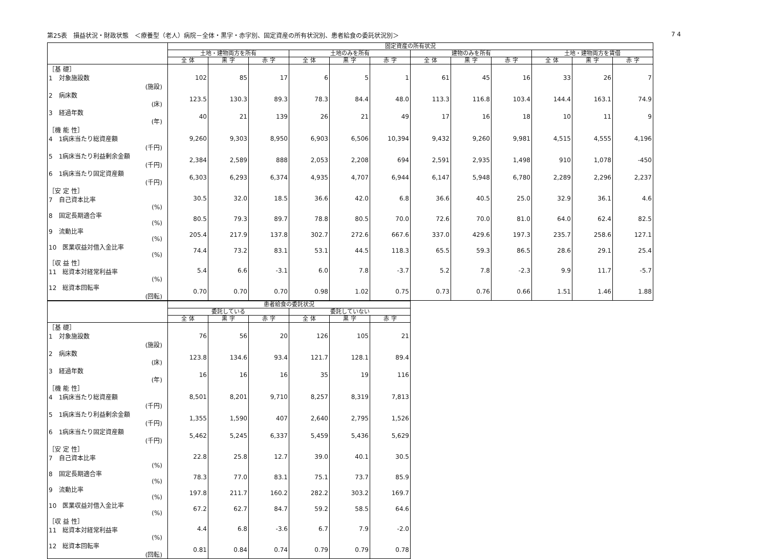第25表　損益状況・財政状態　＜療養型（老人）病院－全体・黒字・赤字別、固定資産の所有状況別、患者給食の委託状況別＞ 7 4
| | 固定資産の所有状況 | | | | | | | | | | | |
| --- | --- | --- | --- | --- | --- | --- | --- | --- | --- | --- | --- | --- |
| | 土地・建物両方を所有 | | | 土地のみを所有 | | | 建物のみを所有 | | | 土地・建物両方を賃借 | | |
| | 全 体 | 黒 字 | 赤 字 | 全 体 | 黒 字 | 赤 字 | 全 体 | 黒 字 | 赤 字 | 全 体 | 黒 字 | 赤 字 |
| ［基 礎］ 1 対象施設数 (施設) | 102 | 85 | 17 | 6 | 5 | 1 | 61 | 45 | 16 | 33 | 26 | 7 |
| 2 病床数 (床) | 123.5 | 130.3 | 89.3 | 78.3 | 84.4 | 48.0 | 113.3 | 116.8 | 103.4 | 144.4 | 163.1 | 74.9 |
| 3 経過年数 (年) | 40 | 21 | 139 | 26 | 21 | 49 | 17 | 16 | 18 | 10 | 11 | 9 |
| ［機 能 性］ 4 1病床当たり総資産額 (千円) | 9,260 | 9,303 | 8,950 | 6,903 | 6,506 | 10,394 | 9,432 | 9,260 | 9,981 | 4,515 | 4,555 | 4,196 |
| 5 1病床当たり利益剰余金額 (千円) | 2,384 | 2,589 | 888 | 2,053 | 2,208 | 694 | 2,591 | 2,935 | 1,498 | 910 | 1,078 | -450 |
| 6 1病床当たり固定資産額 (千円) | 6,303 | 6,293 | 6,374 | 4,935 | 4,707 | 6,944 | 6,147 | 5,948 | 6,780 | 2,289 | 2,296 | 2,237 |
| ［安 定 性］ 7 自己資本比率 (%) | 30.5 | 32.0 | 18.5 | 36.6 | 42.0 | 6.8 | 36.6 | 40.5 | 25.0 | 32.9 | 36.1 | 4.6 |
| 8 固定長期適合率 (%) | 80.5 | 79.3 | 89.7 | 78.8 | 80.5 | 70.0 | 72.6 | 70.0 | 81.0 | 64.0 | 62.4 | 82.5 |
| 9 流動比率 (%) | 205.4 | 217.9 | 137.8 | 302.7 | 272.6 | 667.6 | 337.0 | 429.6 | 197.3 | 235.7 | 258.6 | 127.1 |
| 10 医業収益対借入金比率 (%) | 74.4 | 73.2 | 83.1 | 53.1 | 44.5 | 118.3 | 65.5 | 59.3 | 86.5 | 28.6 | 29.1 | 25.4 |
| ［収 益 性］ 11 総資本対経常利益率 (%) | 5.4 | 6.6 | -3.1 | 6.0 | 7.8 | -3.7 | 5.2 | 7.8 | -2.3 | 9.9 | 11.7 | -5.7 |
| 12 総資本回転率 (回転) | 0.70 | 0.70 | 0.70 | 0.98 | 1.02 | 0.75 | 0.73 | 0.76 | 0.66 | 1.51 | 1.46 | 1.88 |
| | 患者給食の委託状況 | | | | | |
| --- | --- | --- | --- | --- | --- | --- |
| | 委託している | | | 委託していない | | |
| | 全 体 | 黒 字 | 赤 字 | 全 体 | 黒 字 | 赤 字 |
| ［基 礎］ 1 対象施設数 (施設) | 76 | 56 | 20 | 126 | 105 | 21 |
| 2 病床数 (床) | 123.8 | 134.6 | 93.4 | 121.7 | 128.1 | 89.4 |
| 3 経過年数 (年) | 16 | 16 | 16 | 35 | 19 | 116 |
| ［機 能 性］ 4 1病床当たり総資産額 (千円) | 8,501 | 8,201 | 9,710 | 8,257 | 8,319 | 7,813 |
| 5 1病床当たり利益剰余金額 (千円) | 1,355 | 1,590 | 407 | 2,640 | 2,795 | 1,526 |
| 6 1病床当たり固定資産額 (千円) | 5,462 | 5,245 | 6,337 | 5,459 | 5,436 | 5,629 |
| ［安 定 性］ 7 自己資本比率 (%) | 22.8 | 25.8 | 12.7 | 39.0 | 40.1 | 30.5 |
| 8 固定長期適合率 (%) | 78.3 | 77.0 | 83.1 | 75.1 | 73.7 | 85.9 |
| 9 流動比率 (%) | 197.8 | 211.7 | 160.2 | 282.2 | 303.2 | 169.7 |
| 10 医業収益対借入金比率 (%) | 67.2 | 62.7 | 84.7 | 59.2 | 58.5 | 64.6 |
| ［収 益 性］ 11 総資本対経常利益率 (%) | 4.4 | 6.8 | -3.6 | 6.7 | 7.9 | -2.0 |
| 12 総資本回転率 (回転) | 0.81 | 0.84 | 0.74 | 0.79 | 0.79 | 0.78 |